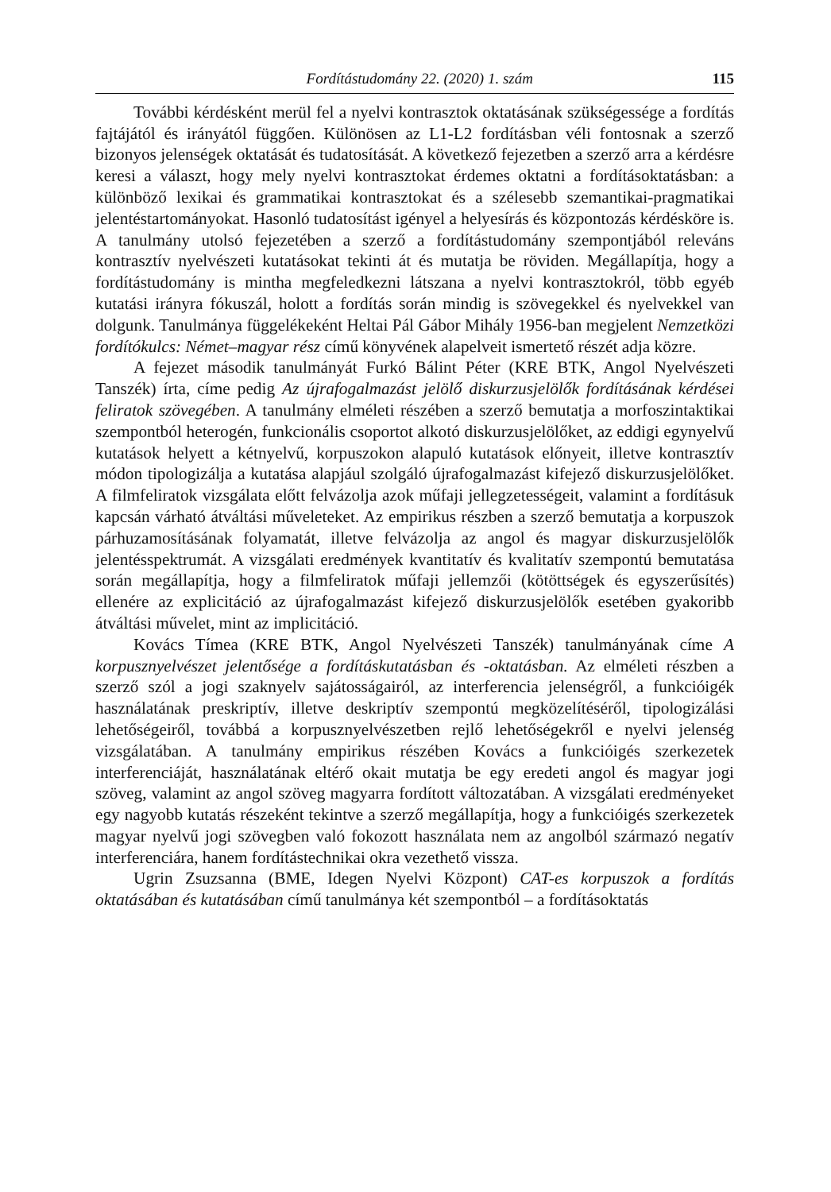Fordítástudomány 22. (2020) 1. szám 115
További kérdésként merül fel a nyelvi kontrasztok oktatásának szükségessége a fordítás fajtájától és irányától függően. Különösen az L1-L2 fordításban véli fontosnak a szerző bizonyos jelenségek oktatását és tudatosítását. A következő fejezetben a szerző arra a kérdésre keresi a választ, hogy mely nyelvi kontrasztokat érdemes oktatni a fordításoktatásban: a különböző lexikai és grammatikai kontrasztokat és a szélesebb szemantikai-pragmatikai jelentéstartományokat. Hasonló tudatosítást igényel a helyesírás és központozás kérdésköre is. A tanulmány utolsó fejezetében a szerző a fordítástudomány szempontjából releváns kontrasztív nyelvészeti kutatásokat tekinti át és mutatja be röviden. Megállapítja, hogy a fordítástudomány is mintha megfeledkezni látszana a nyelvi kontrasztokról, több egyéb kutatási irányra fókuszál, holott a fordítás során mindig is szövegekkel és nyelvekkel van dolgunk. Tanulmánya függelékeként Heltai Pál Gábor Mihály 1956-ban megjelent Nemzetközi fordítókulcs: Német–magyar rész című könyvének alapelveit ismertető részét adja közre.
A fejezet második tanulmányát Furkó Bálint Péter (KRE BTK, Angol Nyelvészeti Tanszék) írta, címe pedig Az újrafogalmazást jelölő diskurzusjelölők fordításának kérdései feliratok szövegében. A tanulmány elméleti részében a szerző bemutatja a morfoszintaktikai szempontból heterogén, funkcionális csoportot alkotó diskurzusjelölőket, az eddigi egynyelvű kutatások helyett a kétnyelvű, korpuszokon alapuló kutatások előnyeit, illetve kontrasztív módon tipologizálja a kutatása alapjául szolgáló újrafogalmazást kifejező diskurzusjelölőket. A filmfeliratok vizsgálata előtt felvázolja azok műfaji jellegzetességeit, valamint a fordításuk kapcsán várható átváltási műveleteket. Az empirikus részben a szerző bemutatja a korpuszok párhuzamosításának folyamatát, illetve felvázolja az angol és magyar diskurzusjelölők jelentésspektrumát. A vizsgálati eredmények kvantitatív és kvalitatív szempontú bemutatása során megállapítja, hogy a filmfeliratok műfaji jellemzői (kötöttségek és egyszerűsítés) ellenére az explicitáció az újrafogalmazást kifejező diskurzusjelölők esetében gyakoribb átváltási művelet, mint az implicitáció.
Kovács Tímea (KRE BTK, Angol Nyelvészeti Tanszék) tanulmányának címe A korpusznyelvészet jelentősége a fordításkutatásban és -oktatásban. Az elméleti részben a szerző szól a jogi szaknyelv sajátosságairól, az interferencia jelenségről, a funkcióigék használatának preskriptív, illetve deskriptív szempontú megközelítéséről, tipologizálási lehetőségeiről, továbbá a korpusznyelvészetben rejlő lehetőségekről e nyelvi jelenség vizsgálatában. A tanulmány empirikus részében Kovács a funkcióigés szerkezetek interferenciáját, használatának eltérő okait mutatja be egy eredeti angol és magyar jogi szöveg, valamint az angol szöveg magyarra fordított változatában. A vizsgálati eredményeket egy nagyobb kutatás részeként tekintve a szerző megállapítja, hogy a funkcióigés szerkezetek magyar nyelvű jogi szövegben való fokozott használata nem az angolból származó negatív interferenciára, hanem fordítástechnikai okra vezethető vissza.
Ugrin Zsuzsanna (BME, Idegen Nyelvi Központ) CAT-es korpuszok a fordítás oktatásában és kutatásában című tanulmánya két szempontból – a fordításoktatás